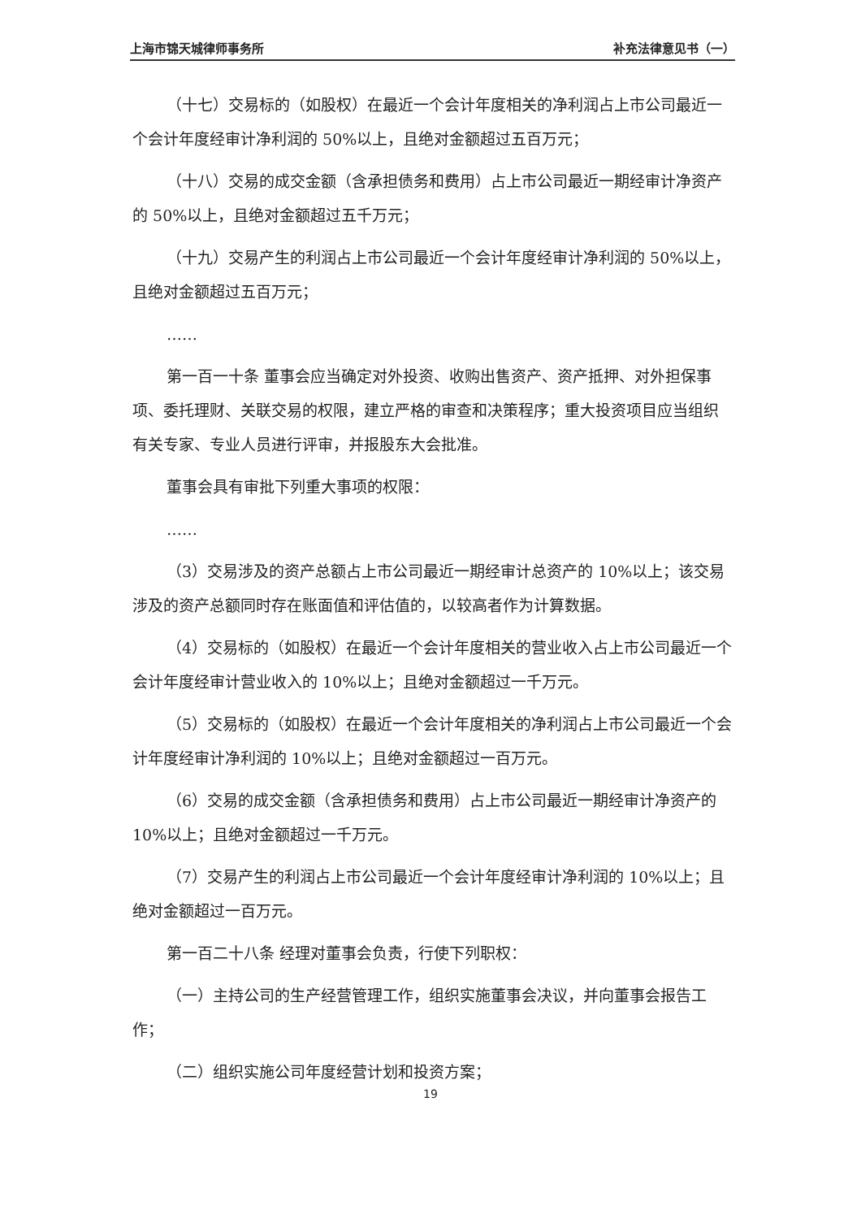上海市锦天城律师事务所 补充法律意见书（一）
（十七）交易标的（如股权）在最近一个会计年度相关的净利润占上市公司最近一个会计年度经审计净利润的 50%以上，且绝对金额超过五百万元；
（十八）交易的成交金额（含承担债务和费用）占上市公司最近一期经审计净资产的 50%以上，且绝对金额超过五千万元；
（十九）交易产生的利润占上市公司最近一个会计年度经审计净利润的 50%以上，且绝对金额超过五百万元；
……
第一百一十条 董事会应当确定对外投资、收购出售资产、资产抵押、对外担保事项、委托理财、关联交易的权限，建立严格的审查和决策程序；重大投资项目应当组织有关专家、专业人员进行评审，并报股东大会批准。
董事会具有审批下列重大事项的权限：
……
（3）交易涉及的资产总额占上市公司最近一期经审计总资产的 10%以上；该交易涉及的资产总额同时存在账面值和评估值的，以较高者作为计算数据。
（4）交易标的（如股权）在最近一个会计年度相关的营业收入占上市公司最近一个会计年度经审计营业收入的 10%以上；且绝对金额超过一千万元。
（5）交易标的（如股权）在最近一个会计年度相关的净利润占上市公司最近一个会计年度经审计净利润的 10%以上；且绝对金额超过一百万元。
（6）交易的成交金额（含承担债务和费用）占上市公司最近一期经审计净资产的 10%以上；且绝对金额超过一千万元。
（7）交易产生的利润占上市公司最近一个会计年度经审计净利润的 10%以上；且绝对金额超过一百万元。
第一百二十八条 经理对董事会负责，行使下列职权：
（一）主持公司的生产经营管理工作，组织实施董事会决议，并向董事会报告工作；
（二）组织实施公司年度经营计划和投资方案；
19